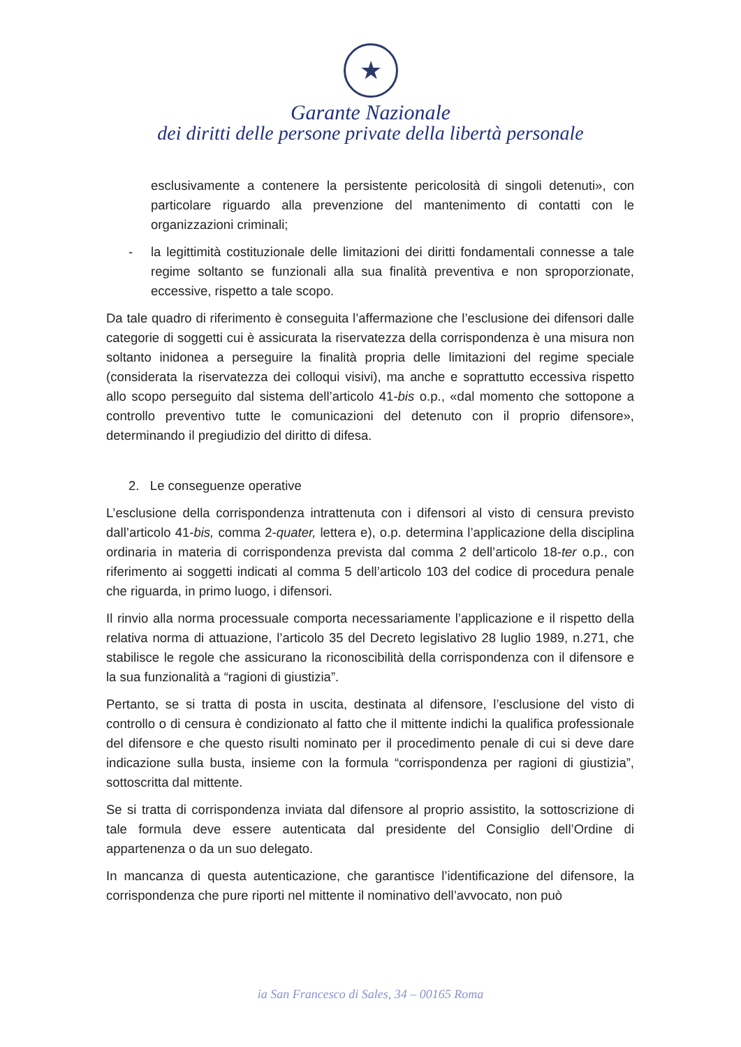★
Garante Nazionale
dei diritti delle persone private della libertà personale
esclusivamente a contenere la persistente pericolosità di singoli detenuti», con particolare riguardo alla prevenzione del mantenimento di contatti con le organizzazioni criminali;
- la legittimità costituzionale delle limitazioni dei diritti fondamentali connesse a tale regime soltanto se funzionali alla sua finalità preventiva e non sproporzionate, eccessive, rispetto a tale scopo.
Da tale quadro di riferimento è conseguita l’affermazione che l’esclusione dei difensori dalle categorie di soggetti cui è assicurata la riservatezza della corrispondenza è una misura non soltanto inidonea a perseguire la finalità propria delle limitazioni del regime speciale (considerata la riservatezza dei colloqui visivi), ma anche e soprattutto eccessiva rispetto allo scopo perseguito dal sistema dell’articolo 41-bis o.p., «dal momento che sottopone a controllo preventivo tutte le comunicazioni del detenuto con il proprio difensore», determinando il pregiudizio del diritto di difesa.
2. Le conseguenze operative
L’esclusione della corrispondenza intrattenuta con i difensori al visto di censura previsto dall’articolo 41-bis, comma 2-quater, lettera e), o.p. determina l’applicazione della disciplina ordinaria in materia di corrispondenza prevista dal comma 2 dell’articolo 18-ter o.p., con riferimento ai soggetti indicati al comma 5 dell’articolo 103 del codice di procedura penale che riguarda, in primo luogo, i difensori.
Il rinvio alla norma processuale comporta necessariamente l’applicazione e il rispetto della relativa norma di attuazione, l’articolo 35 del Decreto legislativo 28 luglio 1989, n.271, che stabilisce le regole che assicurano la riconoscibilità della corrispondenza con il difensore e la sua funzionalità a “ragioni di giustizia”.
Pertanto, se si tratta di posta in uscita, destinata al difensore, l’esclusione del visto di controllo o di censura è condizionato al fatto che il mittente indichi la qualifica professionale del difensore e che questo risulti nominato per il procedimento penale di cui si deve dare indicazione sulla busta, insieme con la formula “corrispondenza per ragioni di giustizia”, sottoscritta dal mittente.
Se si tratta di corrispondenza inviata dal difensore al proprio assistito, la sottoscrizione di tale formula deve essere autenticata dal presidente del Consiglio dell’Ordine di appartenenza o da un suo delegato.
In mancanza di questa autenticazione, che garantisce l’identificazione del difensore, la corrispondenza che pure riporti nel mittente il nominativo dell’avvocato, non può
ia San Francesco di Sales, 34 – 00165 Roma